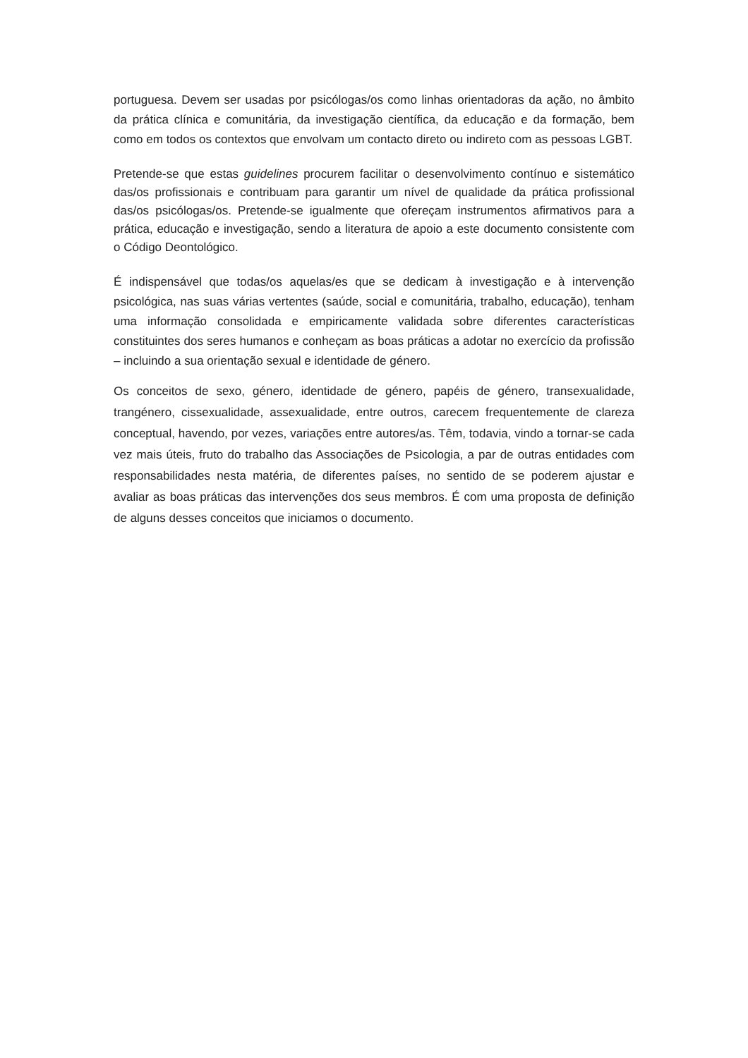portuguesa. Devem ser usadas por psicólogas/os como linhas orientadoras da ação, no âmbito da prática clínica e comunitária, da investigação científica, da educação e da formação, bem como em todos os contextos que envolvam um contacto direto ou indireto com as pessoas LGBT.
Pretende-se que estas guidelines procurem facilitar o desenvolvimento contínuo e sistemático das/os profissionais e contribuam para garantir um nível de qualidade da prática profissional das/os psicólogas/os. Pretende-se igualmente que ofereçam instrumentos afirmativos para a prática, educação e investigação, sendo a literatura de apoio a este documento consistente com o Código Deontológico.
É indispensável que todas/os aquelas/es que se dedicam à investigação e à intervenção psicológica, nas suas várias vertentes (saúde, social e comunitária, trabalho, educação), tenham uma informação consolidada e empiricamente validada sobre diferentes características constituintes dos seres humanos e conheçam as boas práticas a adotar no exercício da profissão – incluindo a sua orientação sexual e identidade de género.
Os conceitos de sexo, género, identidade de género, papéis de género, transexualidade, trangénero, cissexualidade, assexualidade, entre outros, carecem frequentemente de clareza conceptual, havendo, por vezes, variações entre autores/as. Têm, todavia, vindo a tornar-se cada vez mais úteis, fruto do trabalho das Associações de Psicologia, a par de outras entidades com responsabilidades nesta matéria, de diferentes países, no sentido de se poderem ajustar e avaliar as boas práticas das intervenções dos seus membros. É com uma proposta de definição de alguns desses conceitos que iniciamos o documento.